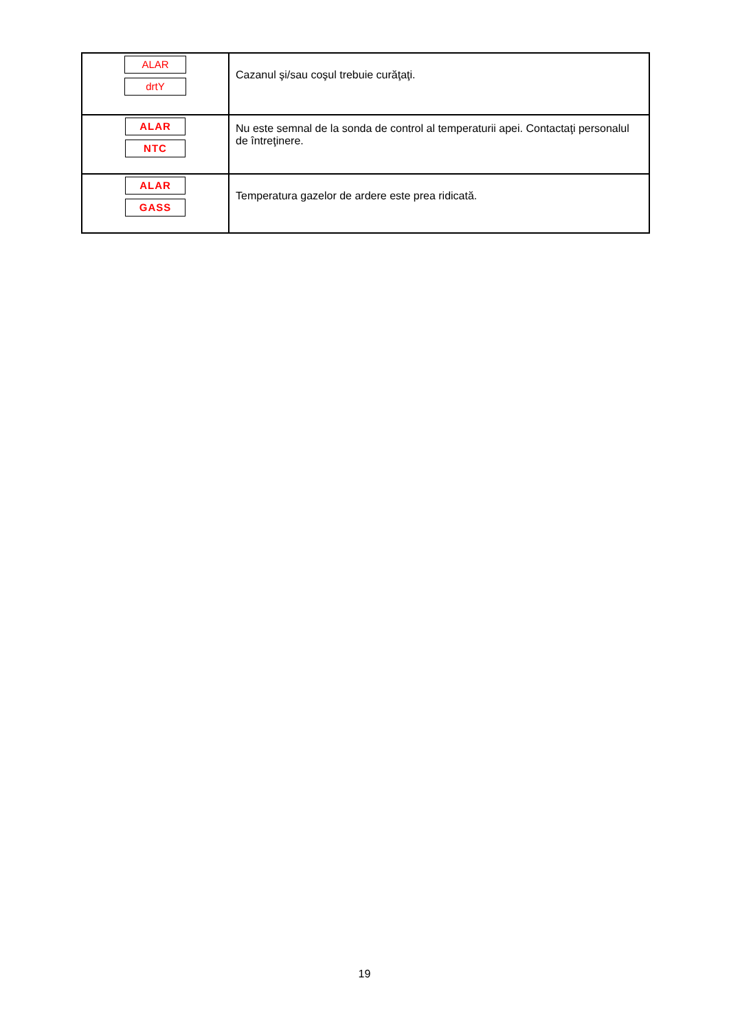| ALAR drtY | Cazanul şi/sau coşul trebuie curăţaţi. |
| ALAR NTC | Nu este semnal de la sonda de control al temperaturii apei. Contactaţi personalul de întreţinere. |
| ALAR GASS | Temperatura gazelor de ardere este prea ridicată. |
19